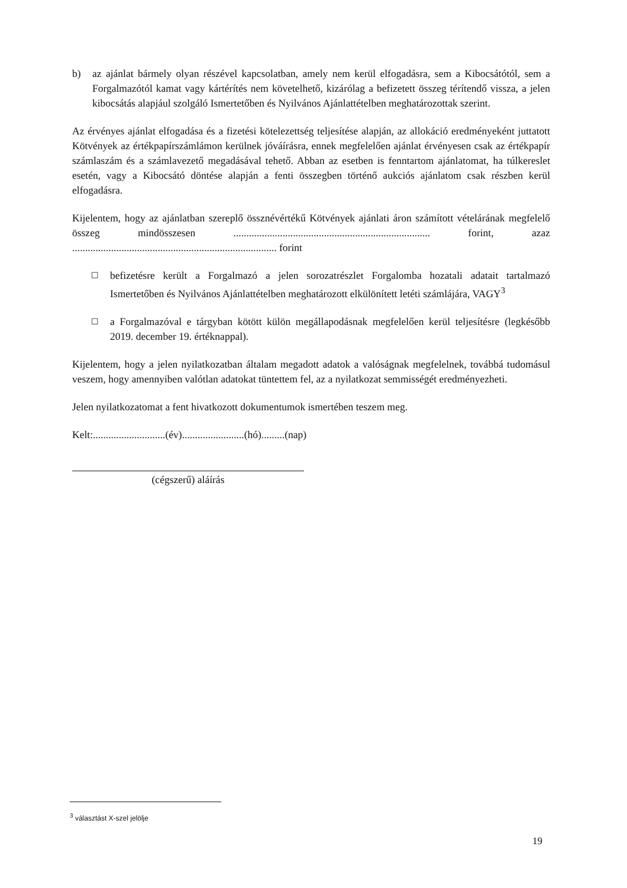b) az ajánlat bármely olyan részével kapcsolatban, amely nem kerül elfogadásra, sem a Kibocsátótól, sem a Forgalmazótól kamat vagy kártérítés nem követelhető, kizárólag a befizetett összeg térítendő vissza, a jelen kibocsátás alapjául szolgáló Ismertetőben és Nyilvános Ajánlattételben meghatározottak szerint.
Az érvényes ajánlat elfogadása és a fizetési kötelezettség teljesítése alapján, az allokáció eredményeként juttatott Kötvények az értékpapírszámlámon kerülnek jóváírásra, ennek megfelelően ajánlat érvényesen csak az értékpapír számlaszám és a számlavezető megadásával tehető. Abban az esetben is fenntartom ajánlatomat, ha túlkereslet esetén, vagy a Kibocsátó döntése alapján a fenti összegben történő aukciós ajánlatom csak részben kerül elfogadásra.
Kijelentem, hogy az ajánlatban szereplő össznévértékű Kötvények ajánlati áron számított vételárának megfelelő összeg mindösszesen ............................................................................ forint, azaz ............................................................................... forint
☐ befizetésre került a Forgalmazó a jelen sorozatrészlet Forgalomba hozatali adatait tartalmazó Ismertetőben és Nyilvános Ajánlattételben meghatározott elkülönített letéti számlájára, VAGY<sup>3</sup>
☐ a Forgalmazóval e tárgyban kötött külön megállapodásnak megfelelően kerül teljesítésre (legkésőbb 2019. december 19. értéknappal).
Kijelentem, hogy a jelen nyilatkozatban általam megadott adatok a valóságnak megfelelnek, továbbá tudomásul veszem, hogy amennyiben valótlan adatokat tüntettem fel, az a nyilatkozat semmisségét eredményezheti.
Jelen nyilatkozatomat a fent hivatkozott dokumentumok ismertében teszem meg.
Kelt:............................(év)........................(hó).........(nap)
(cégszerű) aláírás
<sup>3</sup> választást X-szel jelölje
19